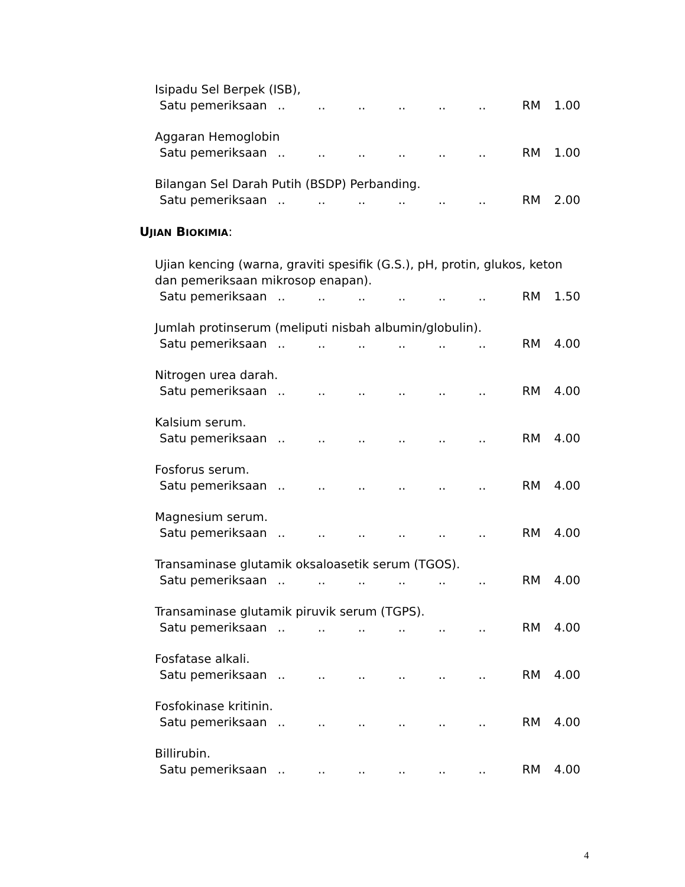Isipadu Sel Berpek (ISB),
Satu pemeriksaan............ RM 1.00
Aggaran Hemoglobin
Satu pemeriksaan............ RM 1.00
Bilangan Sel Darah Putih (BSDP) Perbanding.
Satu pemeriksaan............ RM 2.00
UJIAN BIOKIMIA:
Ujian kencing (warna, graviti spesifik (G.S.), pH, protin, glukos, keton dan pemeriksaan mikrosop enapan).
Satu pemeriksaan............ RM 1.50
Jumlah protinserum (meliputi nisbah albumin/globulin).
Satu pemeriksaan............ RM 4.00
Nitrogen urea darah.
Satu pemeriksaan............ RM 4.00
Kalsium serum.
Satu pemeriksaan............ RM 4.00
Fosforus serum.
Satu pemeriksaan............ RM 4.00
Magnesium serum.
Satu pemeriksaan............ RM 4.00
Transaminase glutamik oksaloasetik serum (TGOS).
Satu pemeriksaan............ RM 4.00
Transaminase glutamik piruvik serum (TGPS).
Satu pemeriksaan............ RM 4.00
Fosfatase alkali.
Satu pemeriksaan............ RM 4.00
Fosfokinase kritinin.
Satu pemeriksaan............ RM 4.00
Billirubin.
Satu pemeriksaan............ RM 4.00
4